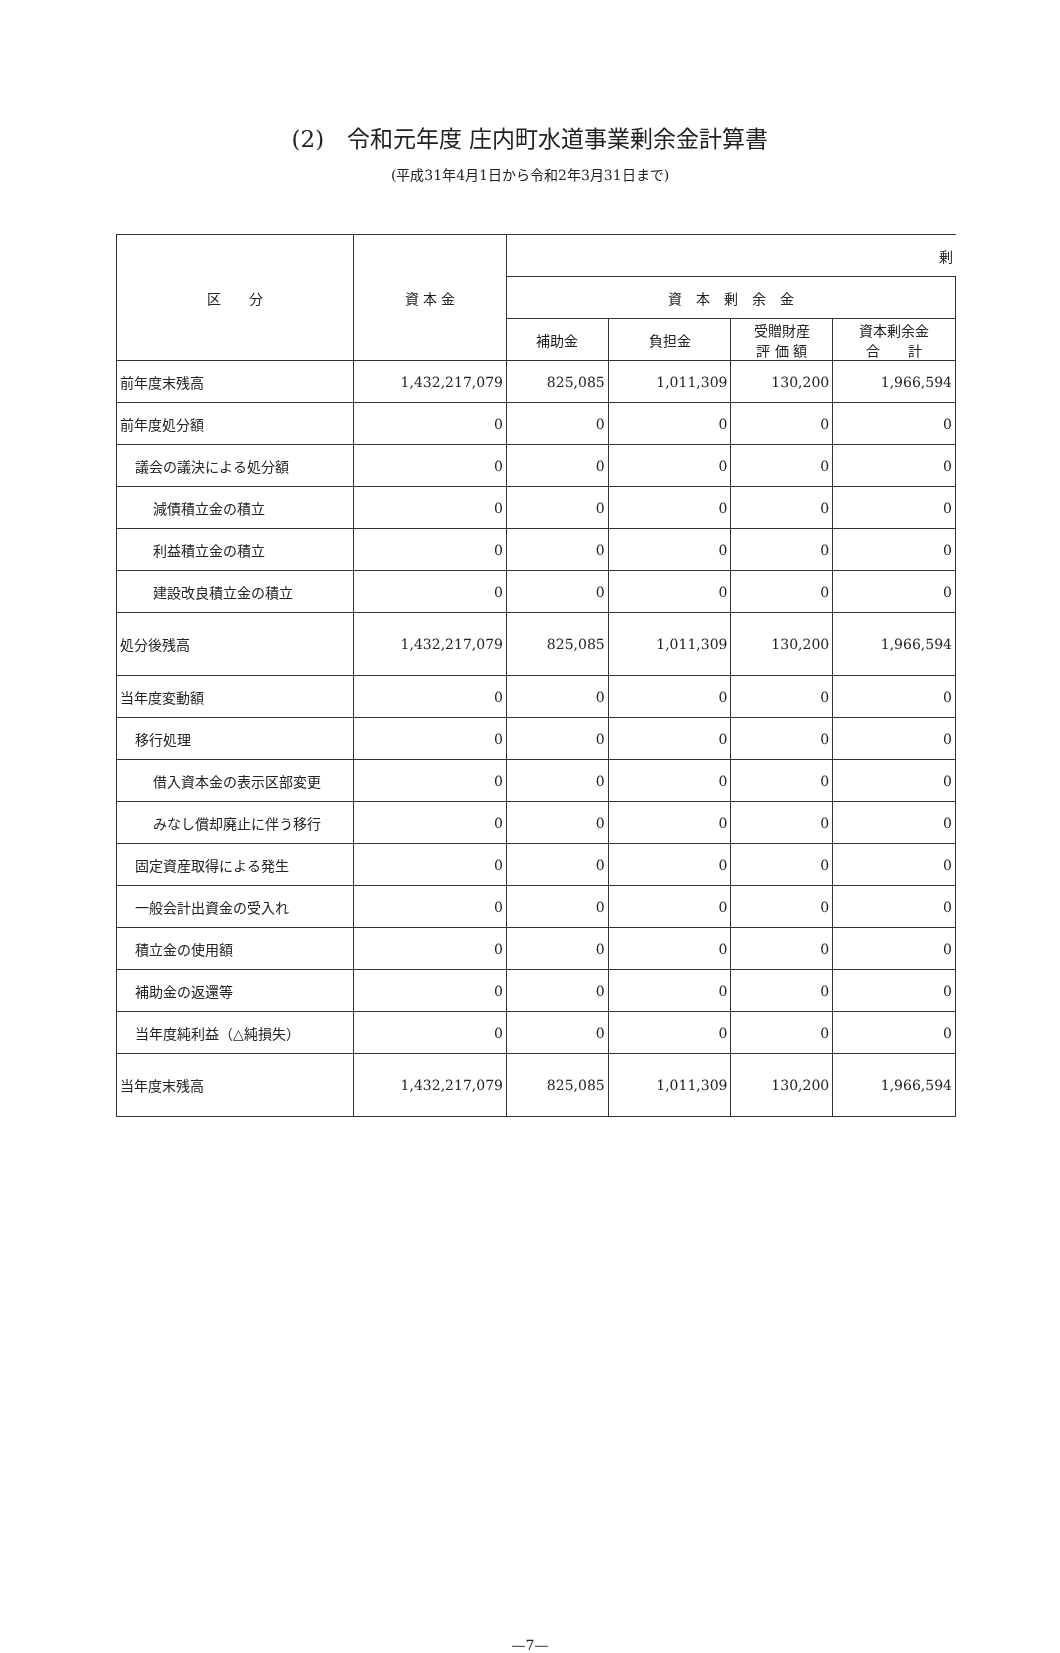(2)　令和元年度 庄内町水道事業剰余金計算書
(平成31年4月1日から令和2年3月31日まで)
| 区 分 | 資 本 金 | 剰 | | | |
| --- | --- | --- | --- | --- | --- |
| | | 資 本 剰 余 金 | | | |
| | | 補助金 | 負担金 | 受贈財産 評 価 額 | 資本剰余金 合 計 |
| 前年度末残高 | 1,432,217,079 | 825,085 | 1,011,309 | 130,200 | 1,966,594 |
| 前年度処分額 | 0 | 0 | 0 | 0 | 0 |
| 議会の議決による処分額 | 0 | 0 | 0 | 0 | 0 |
| 減債積立金の積立 | 0 | 0 | 0 | 0 | 0 |
| 利益積立金の積立 | 0 | 0 | 0 | 0 | 0 |
| 建設改良積立金の積立 | 0 | 0 | 0 | 0 | 0 |
| 処分後残高 | 1,432,217,079 | 825,085 | 1,011,309 | 130,200 | 1,966,594 |
| 当年度変動額 | 0 | 0 | 0 | 0 | 0 |
| 移行処理 | 0 | 0 | 0 | 0 | 0 |
| 借入資本金の表示区部変更 | 0 | 0 | 0 | 0 | 0 |
| みなし償却廃止に伴う移行 | 0 | 0 | 0 | 0 | 0 |
| 固定資産取得による発生 | 0 | 0 | 0 | 0 | 0 |
| 一般会計出資金の受入れ | 0 | 0 | 0 | 0 | 0 |
| 積立金の使用額 | 0 | 0 | 0 | 0 | 0 |
| 補助金の返還等 | 0 | 0 | 0 | 0 | 0 |
| 当年度純利益（△純損失） | 0 | 0 | 0 | 0 | 0 |
| 当年度末残高 | 1,432,217,079 | 825,085 | 1,011,309 | 130,200 | 1,966,594 |
—7—